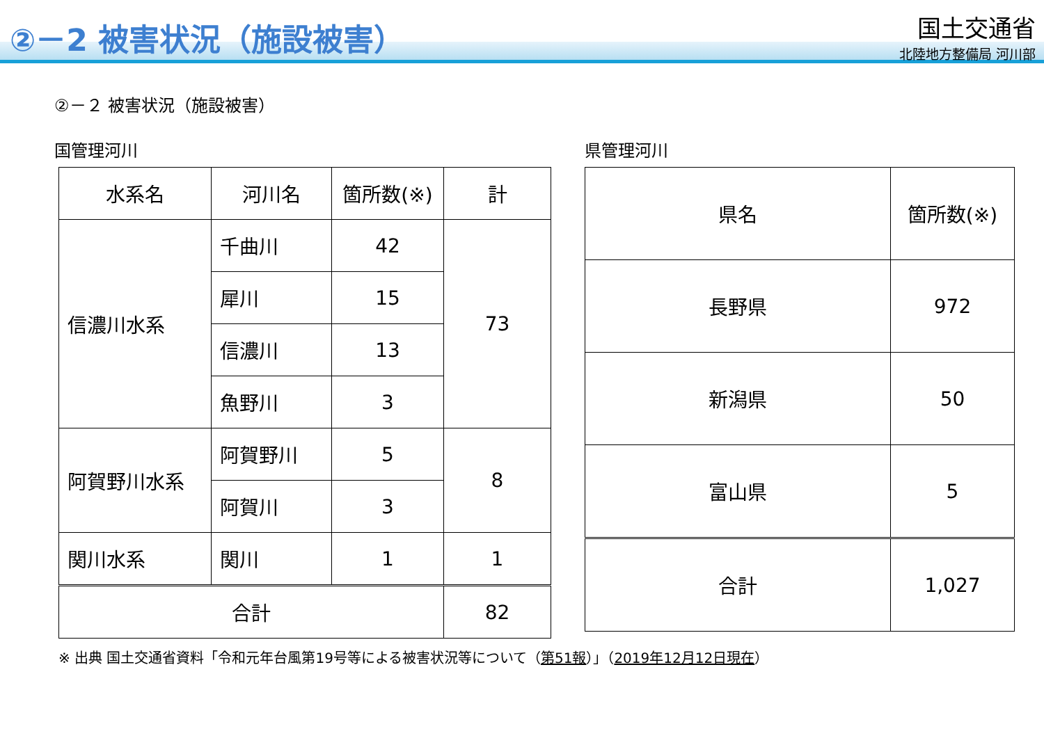②－2 被害状況（施設被害）
国土交通省
北陸地方整備局 河川部
②－２ 被害状況（施設被害）
国管理河川
| 水系名 | 河川名 | 箇所数(※) | 計 |
| --- | --- | --- | --- |
| 信濃川水系 | 千曲川 | 42 | 73 |
| | 犀川 | 15 | |
| | 信濃川 | 13 | |
| | 魚野川 | 3 | |
| 阿賀野川水系 | 阿賀野川 | 5 | 8 |
| | 阿賀川 | 3 | |
| 関川水系 | 関川 | 1 | 1 |
| 合計 | | | 82 |
県管理河川
| 県名 | 箇所数(※) |
| --- | --- |
| 長野県 | 972 |
| 新潟県 | 50 |
| 富山県 | 5 |
| 合計 | 1,027 |
※ 出典 国土交通省資料「令和元年台風第19号等による被害状況等について（第51報）」（2019年12月12日現在）